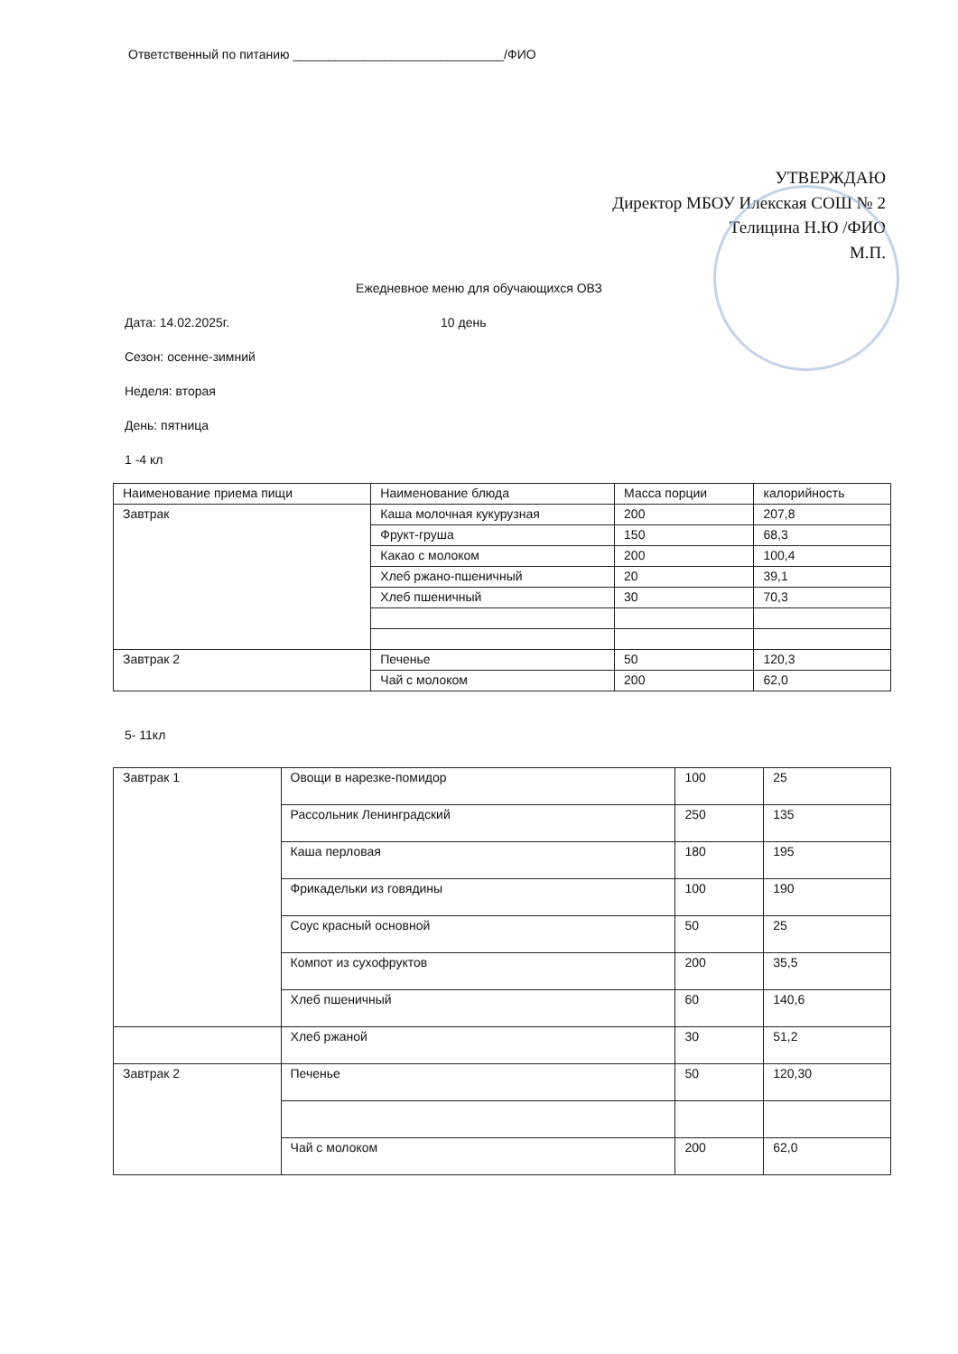Ответственный по питанию ______________________________/ФИО
УТВЕРЖДАЮ
Директор МБОУ Илекская СОШ № 2
Телицина Н.Ю /ФИО
М.П.
Ежедневное меню для обучающихся ОВЗ
Дата: 14.02.2025г. 10 день
Сезон: осенне-зимний
Неделя: вторая
День: пятница
1 -4 кл
| Наименование приема пищи | Наименование блюда | Масса порции | калорийность |
| --- | --- | --- | --- |
| Завтрак | Каша молочная кукурузная | 200 | 207,8 |
| | Фрукт-груша | 150 | 68,3 |
| | Какао с молоком | 200 | 100,4 |
| | Хлеб ржано-пшеничный | 20 | 39,1 |
| | Хлеб пшеничный | 30 | 70,3 |
| Завтрак 2 | Печенье | 50 | 120,3 |
| | Чай с молоком | 200 | 62,0 |
5- 11кл
| Завтрак 1 | Овощи в нарезке-помидор | 100 | 25 |
| | Рассольник Ленинградский | 250 | 135 |
| | Каша перловая | 180 | 195 |
| | Фрикадельки из говядины | 100 | 190 |
| | Соус красный основной | 50 | 25 |
| | Компот из сухофруктов | 200 | 35,5 |
| | Хлеб пшеничный | 60 | 140,6 |
| | Хлеб ржаной | 30 | 51,2 |
| Завтрак 2 | Печенье | 50 | 120,30 |
| | Чай с молоком | 200 | 62,0 |